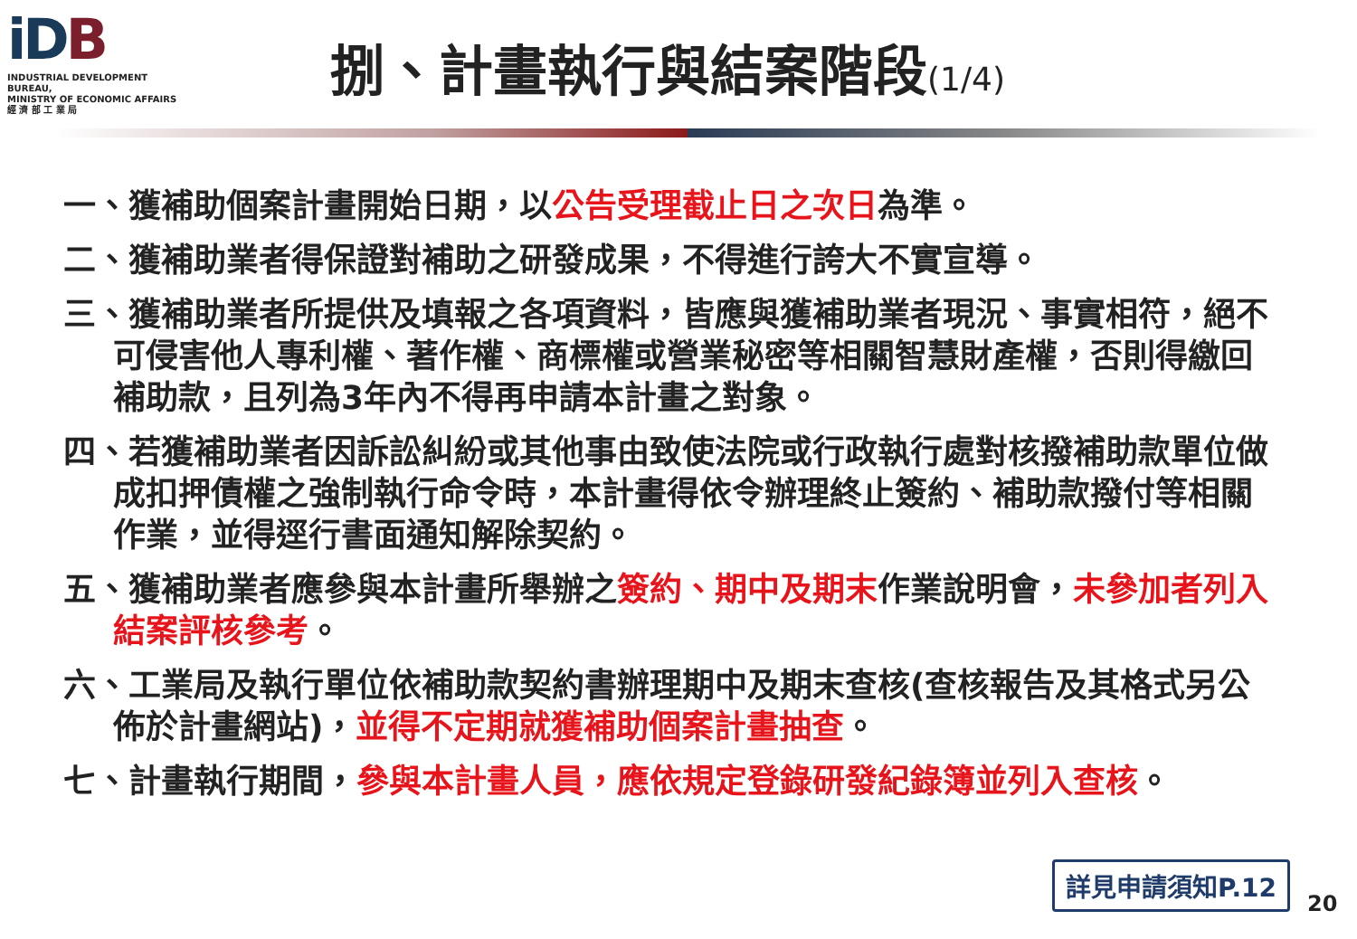iDB
INDUSTRIAL DEVELOPMENT BUREAU,
MINISTRY OF ECONOMIC AFFAIRS
經 濟 部 工 業 局
捌、計畫執行與結案階段(1/4)
一、獲補助個案計畫開始日期，以公告受理截止日之次日為準。
二、獲補助業者得保證對補助之研發成果，不得進行誇大不實宣導。
三、獲補助業者所提供及填報之各項資料，皆應與獲補助業者現況、事實相符，絕不可侵害他人專利權、著作權、商標權或營業秘密等相關智慧財產權，否則得繳回補助款，且列為3年內不得再申請本計畫之對象。
四、若獲補助業者因訴訟糾紛或其他事由致使法院或行政執行處對核撥補助款單位做成扣押債權之強制執行命令時，本計畫得依令辦理終止簽約、補助款撥付等相關作業，並得逕行書面通知解除契約。
五、獲補助業者應參與本計畫所舉辦之簽約、期中及期末作業說明會，未參加者列入結案評核參考。
六、工業局及執行單位依補助款契約書辦理期中及期末查核(查核報告及其格式另公佈於計畫網站)，並得不定期就獲補助個案計畫抽查。
七、計畫執行期間，參與本計畫人員，應依規定登錄研發紀錄簿並列入查核。
詳見申請須知P.12
20